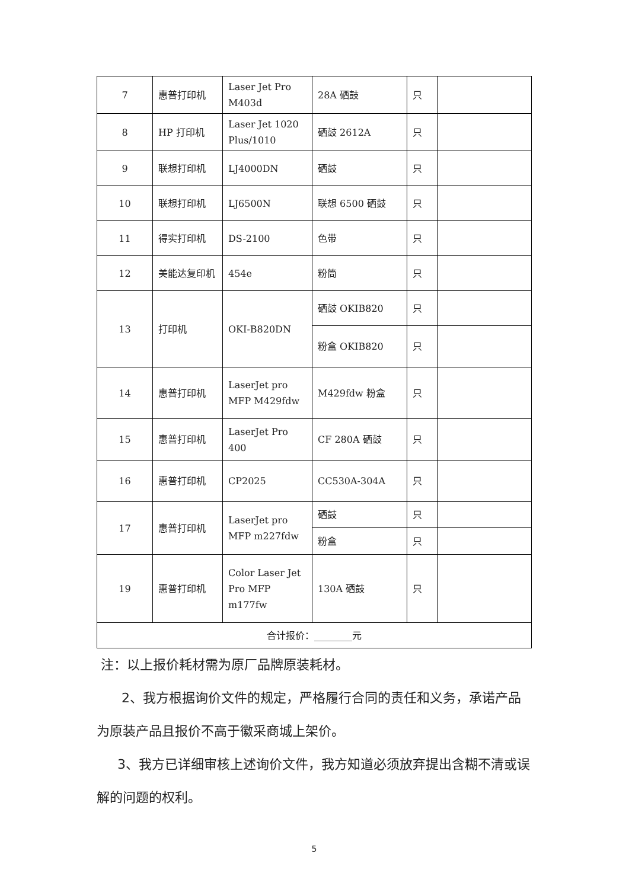| 7 | 惠普打印机 | Laser Jet Pro M403d | 28A 硒鼓 | 只 | |
| 8 | HP 打印机 | Laser Jet 1020 Plus/1010 | 硒鼓 2612A | 只 | |
| 9 | 联想打印机 | LJ4000DN | 硒鼓 | 只 | |
| 10 | 联想打印机 | LJ6500N | 联想 6500 硒鼓 | 只 | |
| 11 | 得实打印机 | DS-2100 | 色带 | 只 | |
| 12 | 美能达复印机 | 454e | 粉筒 | 只 | |
| 13 | 打印机 | OKI-B820DN | 硒鼓 OKIB820 | 只 | |
| | | | 粉盒 OKIB820 | 只 | |
| 14 | 惠普打印机 | LaserJet pro MFP M429fdw | M429fdw 粉盒 | 只 | |
| 15 | 惠普打印机 | LaserJet Pro 400 | CF 280A 硒鼓 | 只 | |
| 16 | 惠普打印机 | CP2025 | CC530A-304A | 只 | |
| 17 | 惠普打印机 | LaserJet pro MFP m227fdw | 硒鼓 | 只 | |
| | | | 粉盒 | 只 | |
| 19 | 惠普打印机 | Color Laser Jet Pro MFP m177fw | 130A 硒鼓 | 只 | |
| 合计报价：________元 | | | | | |
注：以上报价耗材需为原厂品牌原装耗材。
2、我方根据询价文件的规定，严格履行合同的责任和义务，承诺产品为原装产品且报价不高于徽采商城上架价。
3、我方已详细审核上述询价文件，我方知道必须放弃提出含糊不清或误解的问题的权利。
5